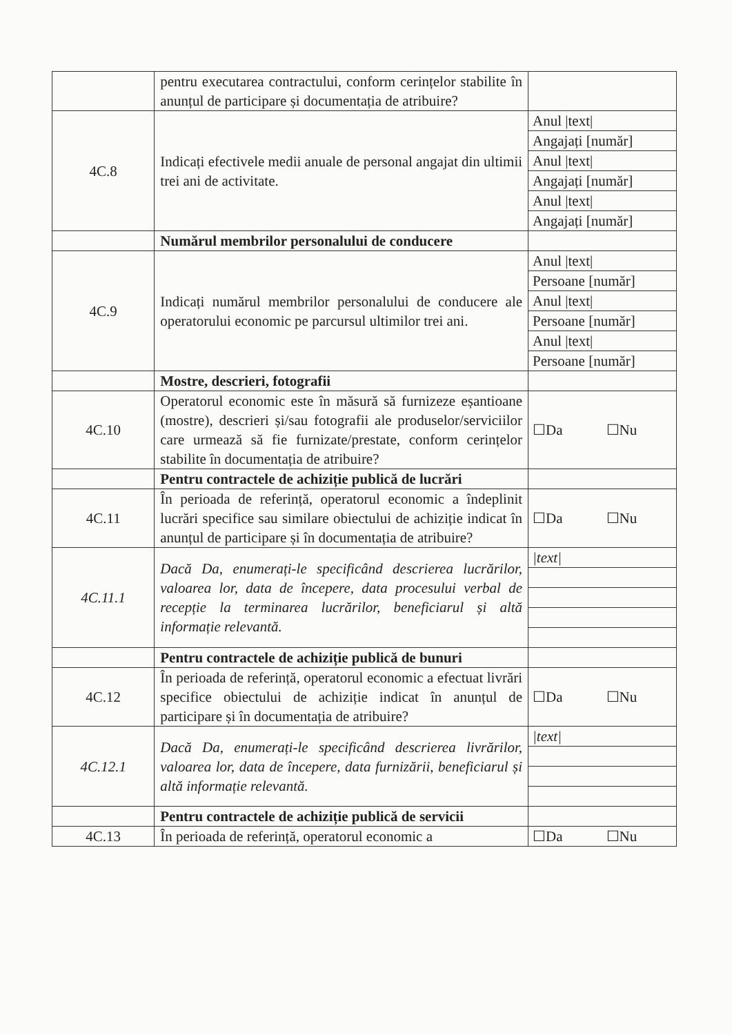| | pentru executarea contractului, conform cerințelor stabilite în anunțul de participare și documentația de atribuire? | |
| 4C.8 | Indicați efectivele medii anuale de personal angajat din ultimii trei ani de activitate. | Anul /text/ |
| | | Angajați [număr] |
| | | Anul /text/ |
| | | Angajați [număr] |
| | | Anul /text/ |
| | | Angajați [număr] |
| | Numărul membrilor personalului de conducere | |
| 4C.9 | Indicați numărul membrilor personalului de conducere ale operatorului economic pe parcursul ultimilor trei ani. | Anul /text/ |
| | | Persoane [număr] |
| | | Anul /text/ |
| | | Persoane [număr] |
| | | Anul /text/ |
| | | Persoane [număr] |
| | Mostre, descrieri, fotografii | |
| 4C.10 | Operatorul economic este în măsură să furnizeze eșantioane (mostre), descrieri și/sau fotografii ale produselor/serviciilor care urmează să fie furnizate/prestate, conform cerințelor stabilite în documentația de atribuire? | ☐Da ☐Nu |
| | Pentru contractele de achiziție publică de lucrări | |
| 4C.11 | În perioada de referință, operatorul economic a îndeplinit lucrări specifice sau similare obiectului de achiziție indicat în anunțul de participare și în documentația de atribuire? | ☐Da ☐Nu |
| 4C.11.1 | Dacă Da, enumerați-le specificând descrierea lucrărilor, valoarea lor, data de începere, data procesului verbal de recepție la terminarea lucrărilor, beneficiarul și altă informație relevantă. | /text/ |
| | Pentru contractele de achiziție publică de bunuri | |
| 4C.12 | În perioada de referință, operatorul economic a efectuat livrări specifice obiectului de achiziție indicat în anunțul de participare și în documentația de atribuire? | ☐Da ☐Nu |
| 4C.12.1 | Dacă Da, enumerați-le specificând descrierea livrărilor, valoarea lor, data de începere, data furnizării, beneficiarul și altă informație relevantă. | /text/ |
| | Pentru contractele de achiziție publică de servicii | |
| 4C.13 | În perioada de referință, operatorul economic a | ☐Da ☐Nu |